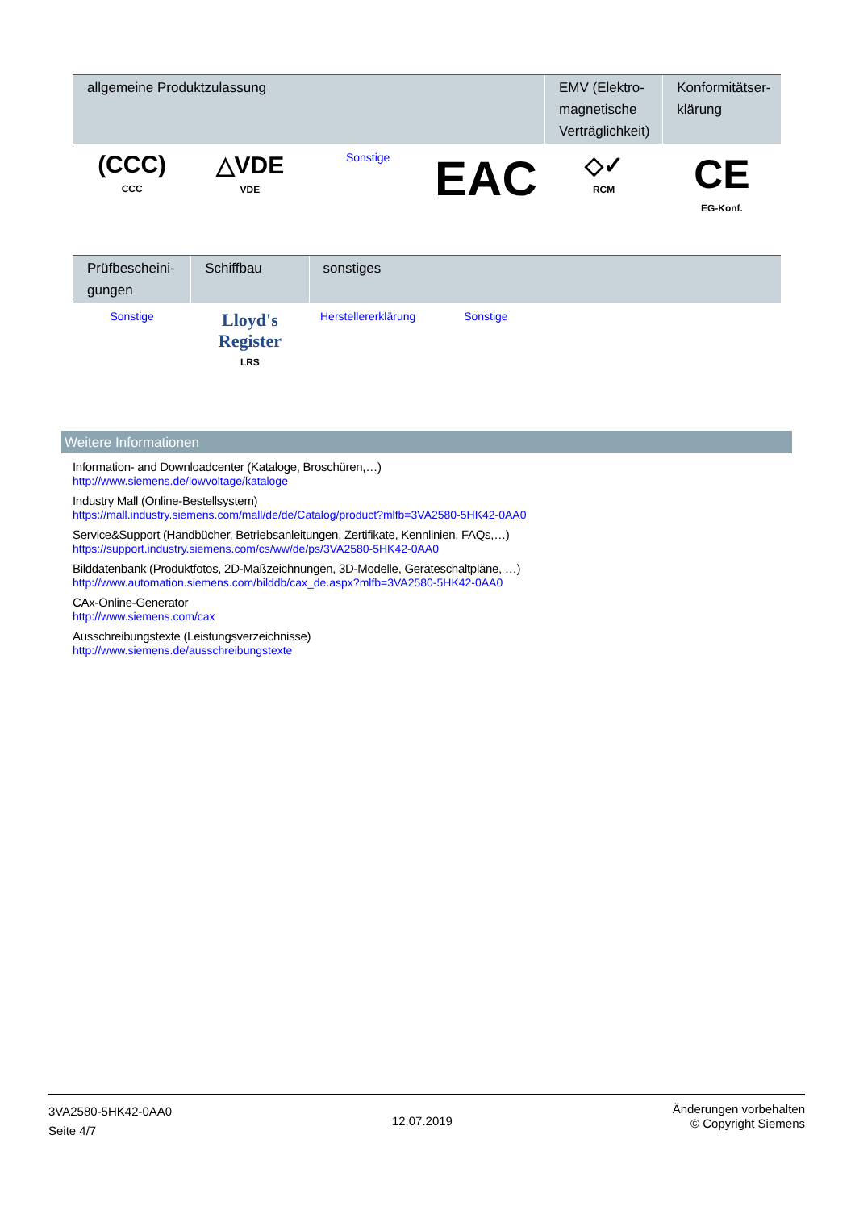| allgemeine Produktzulassung | | | | EMV (Elektro-magnetische Verträglichkeit) | Konformitätser-klärung |
| --- | --- | --- | --- | --- | --- |
| (CCC) CCC | △VDE VDE | Sonstige | EAC | ◇✓ RCM | CE EG-Konf. |
| Prüfbescheini-gungen | Schiffbau | sonstiges | | | |
| --- | --- | --- | --- | --- | --- |
| Sonstige | Lloyd's Register LRS | Herstellererklärung | Sonstige | | |
Weitere Informationen
Information- and Downloadcenter (Kataloge, Broschüren,…)
http://www.siemens.de/lowvoltage/kataloge
Industry Mall (Online-Bestellsystem)
https://mall.industry.siemens.com/mall/de/de/Catalog/product?mlfb=3VA2580-5HK42-0AA0
Service&Support (Handbücher, Betriebsanleitungen, Zertifikate, Kennlinien, FAQs,…)
https://support.industry.siemens.com/cs/ww/de/ps/3VA2580-5HK42-0AA0
Bilddatenbank (Produktfotos, 2D-Maßzeichnungen, 3D-Modelle, Geräteschaltpläne, …)
http://www.automation.siemens.com/bilddb/cax_de.aspx?mlfb=3VA2580-5HK42-0AA0
CAx-Online-Generator
http://www.siemens.com/cax
Ausschreibungstexte (Leistungsverzeichnisse)
http://www.siemens.de/ausschreibungstexte
3VA2580-5HK42-0AA0
Seite 4/7
12.07.2019
Änderungen vorbehalten
© Copyright Siemens